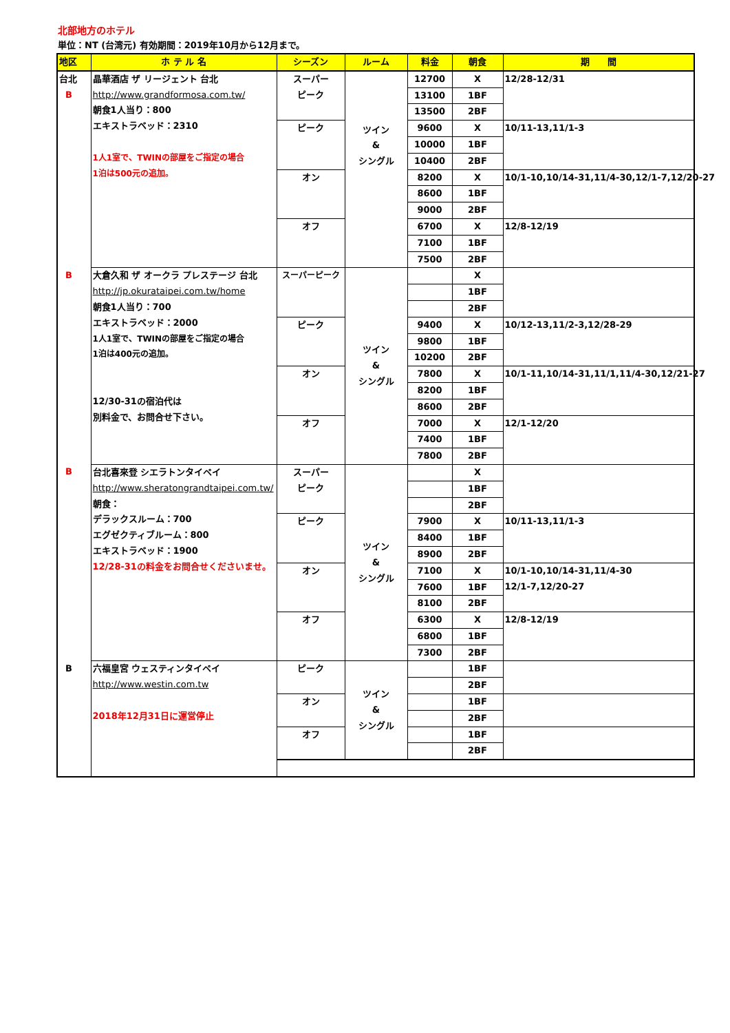北部地方のホテル
単位：NT (台湾元) 有効期間：2019年10月から12月まで。
| 地区 | ホ テ ル 名 | シーズン | ルーム | 料金 | 朝食 | 期 間 |
| --- | --- | --- | --- | --- | --- | --- |
| 台北 B | 晶華酒店 ザ リージェント 台北 http://www.grandformosa.com.tw/ 朝食1人当り：800 エキストラベッド：2310 1人1室で、TWINの部屋をご指定の場合 1泊は500元の追加。 | スーパー ピーク | ツイン & シングル | 12700 | X | 12/28-12/31 |
| | | | | 13100 | 1BF | |
| | | | | 13500 | 2BF | |
| | | ピーク | | 9600 | X | 10/11-13,11/1-3 |
| | | | | 10000 | 1BF | |
| | | | | 10400 | 2BF | |
| | | オン | | 8200 | X | 10/1-10,10/14-31,11/4-30,12/1-7,12/20-27 |
| | | | | 8600 | 1BF | |
| | | | | 9000 | 2BF | |
| | | オフ | | 6700 | X | 12/8-12/19 |
| | | | | 7100 | 1BF | |
| | | | | 7500 | 2BF | |
| B | 大倉久和 ザ オークラ プレステージ 台北 http://jp.okurataipei.com.tw/home 朝食1人当り：700 エキストラベッド：2000 1人1室で、TWINの部屋をご指定の場合 1泊は400元の追加。 12/30-31の宿泊代は 別料金で、お問合せ下さい。 | スーパーピーク | ツイン & シングル | | X | |
| | | | | | 1BF | |
| | | | | | 2BF | |
| | | ピーク | | 9400 | X | 10/12-13,11/2-3,12/28-29 |
| | | | | 9800 | 1BF | |
| | | | | 10200 | 2BF | |
| | | オン | | 7800 | X | 10/1-11,10/14-31,11/1,11/4-30,12/21-27 |
| | | | | 8200 | 1BF | |
| | | | | 8600 | 2BF | |
| | | オフ | | 7000 | X | 12/1-12/20 |
| | | | | 7400 | 1BF | |
| | | | | 7800 | 2BF | |
| B | 台北喜來登 シエラトンタイペイ http://www.sheratongrandtaipei.com.tw/ 朝食： デラックスルーム：700 エグゼクティブルーム：800 エキストラベッド：1900 12/28-31の料金をお問合せくださいませ。 | スーパー ピーク | ツイン & シングル | | X | |
| | | | | | 1BF | |
| | | | | | 2BF | |
| | | ピーク | | 7900 | X | 10/11-13,11/1-3 |
| | | | | 8400 | 1BF | |
| | | | | 8900 | 2BF | |
| | | オン | | 7100 | X | 10/1-10,10/14-31,11/4-30 12/1-7,12/20-27 |
| | | | | 7600 | 1BF | |
| | | | | 8100 | 2BF | |
| | | オフ | | 6300 | X | 12/8-12/19 |
| | | | | 6800 | 1BF | |
| | | | | 7300 | 2BF | |
| B | 六福皇宮 ウェスティンタイペイ http://www.westin.com.tw 2018年12月31日に運営停止 | ピーク | ツイン & シングル | | 1BF | |
| | | | | | 2BF | |
| | | オン | | | 1BF | |
| | | | | | 2BF | |
| | | オフ | | | 1BF | |
| | | | | | 2BF | |